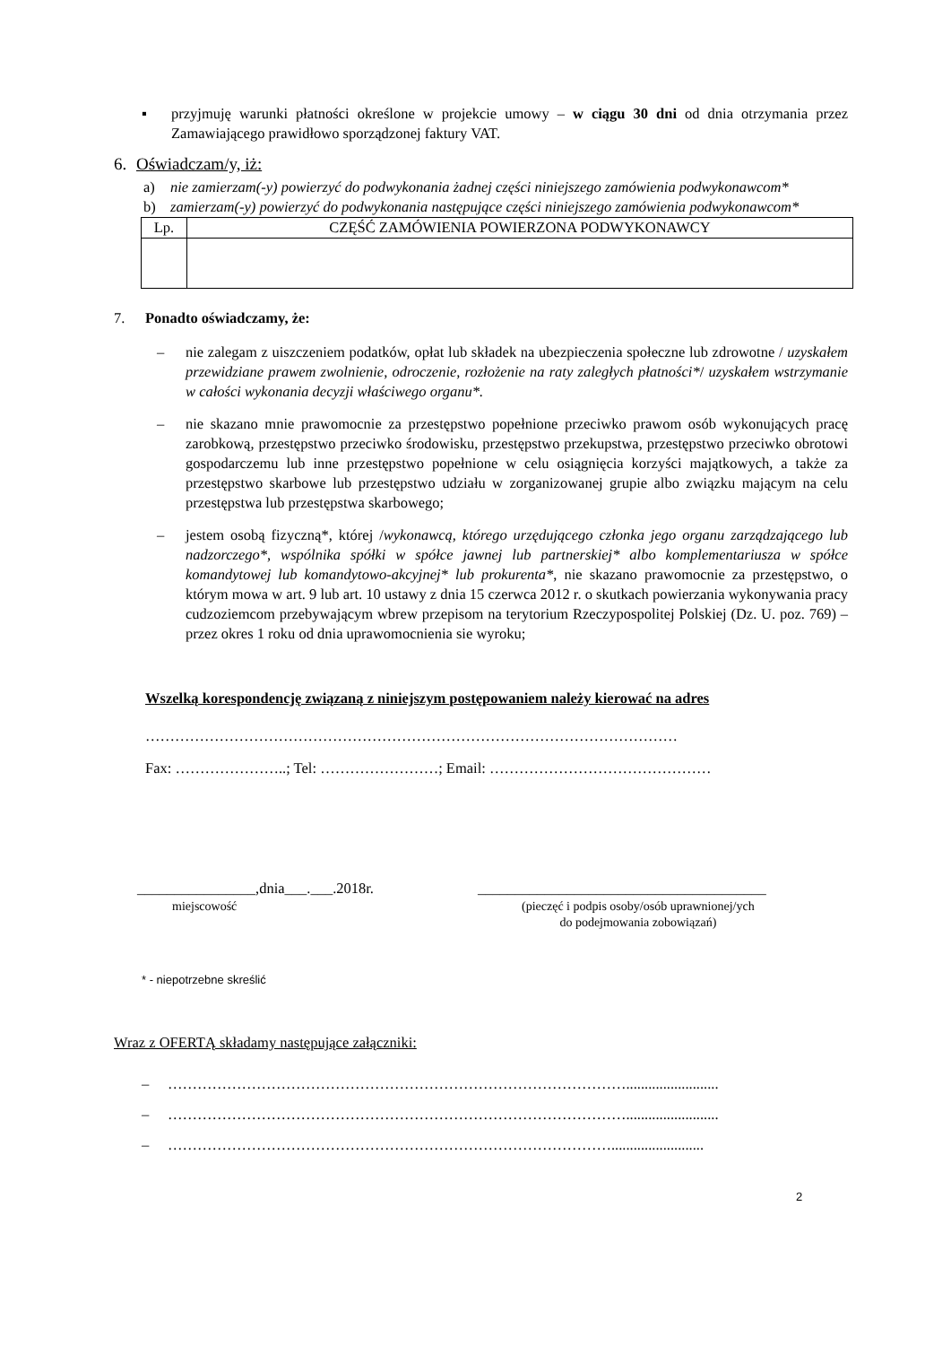▪ przyjmuję warunki płatności określone w projekcie umowy – w ciągu 30 dni od dnia otrzymania przez Zamawiającego prawidłowo sporządzonej faktury VAT.
6. Oświadczam/y, iż:
a) nie zamierzam(-y) powierzyć do podwykonania żadnej części niniejszego zamówienia podwykonawcom*
b) zamierzam(-y) powierzyć do podwykonania następujące części niniejszego zamówienia podwykonawcom*
| Lp. | CZĘŚĆ ZAMÓWIENIA POWIERZONA PODWYKONAWCY |
7. Ponadto oświadczamy, że:
– nie zalegam z uiszczeniem podatków, opłat lub składek na ubezpieczenia społeczne lub zdrowotne / uzyskałem przewidziane prawem zwolnienie, odroczenie, rozłożenie na raty zaległych płatności*/ uzyskałem wstrzymanie w całości wykonania decyzji właściwego organu*.
– nie skazano mnie prawomocnie za przestępstwo popełnione przeciwko prawom osób wykonujących pracę zarobkową, przestępstwo przeciwko środowisku, przestępstwo przekupstwa, przestępstwo przeciwko obrotowi gospodarczemu lub inne przestępstwo popełnione w celu osiągnięcia korzyści majątkowych, a także za przestępstwo skarbowe lub przestępstwo udziału w zorganizowanej grupie albo związku mającym na celu przestępstwa lub przestępstwa skarbowego;
– jestem osobą fizyczną*, której /wykonawcą, którego urzędującego członka jego organu zarządzającego lub nadzorczego*, wspólnika spółki w spółce jawnej lub partnerskiej* albo komplementariusza w spółce komandytowej lub komandytowo-akcyjnej* lub prokurenta*, nie skazano prawomocnie za przestępstwo, o którym mowa w art. 9 lub art. 10 ustawy z dnia 15 czerwca 2012 r. o skutkach powierzania wykonywania pracy cudzoziemcom przebywającym wbrew przepisom na terytorium Rzeczypospolitej Polskiej (Dz. U. poz. 769) – przez okres 1 roku od dnia uprawomocnienia sie wyroku;
Wszelką korespondencję związaną z niniejszym postępowaniem należy kierować na adres
………………………………………………………………………………………………
Fax: …………………..; Tel: ……………………; Email: ………………………………………
________________,dnia___.___.2018r. _______________________________________
miejscowość (pieczęć i podpis osoby/osób uprawnionej/ych
do podejmowania zobowiązań)
* - niepotrzebne skreślić
Wraz z OFERTĄ składamy następujące załączniki:
– ………………………………………………………………………………….........................
– ………………………………………………………………………………….........................
– ……………………………………………………………………………….........................
2